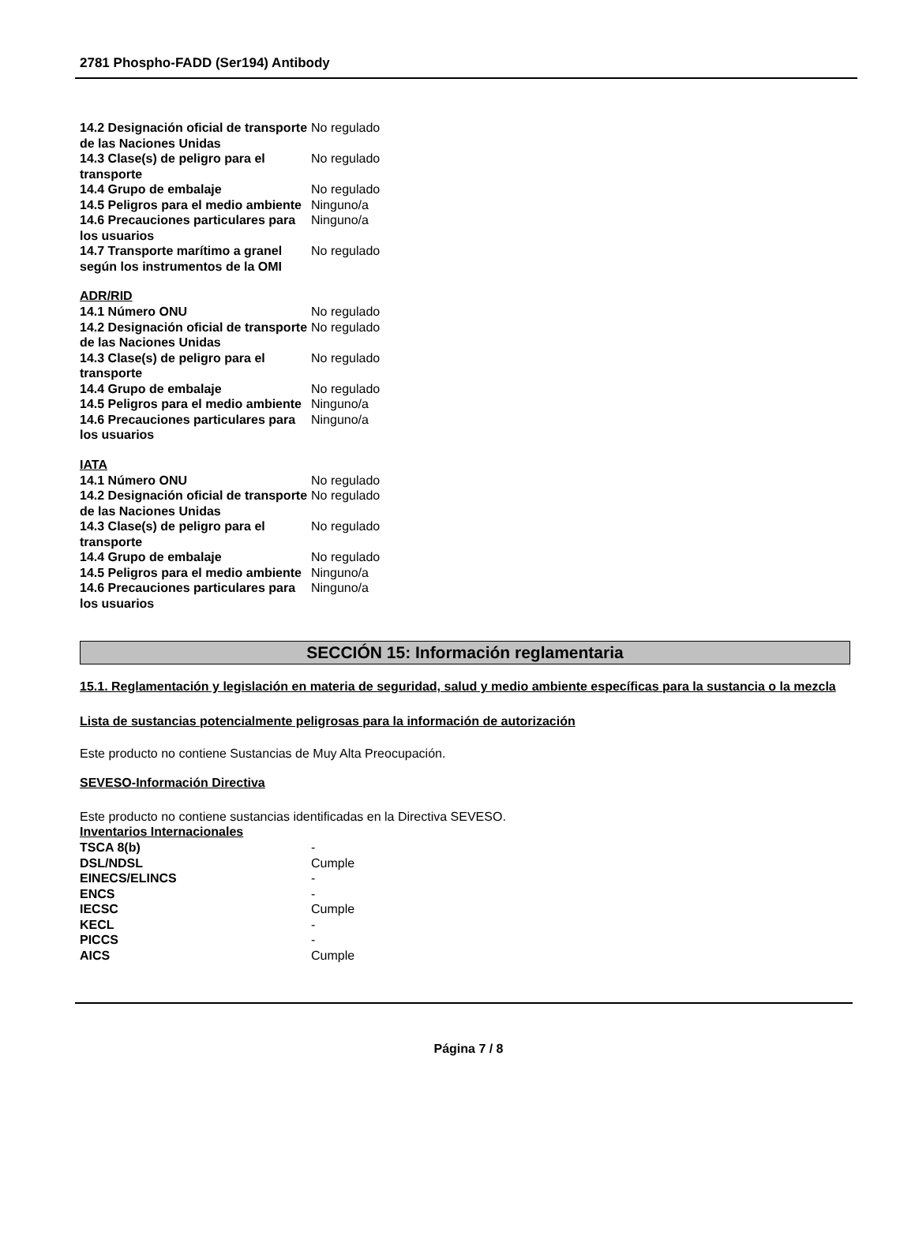2781 Phospho-FADD (Ser194) Antibody
| 14.2 Designación oficial de transporte de las Naciones Unidas | No regulado |
| 14.3 Clase(s) de peligro para el transporte | No regulado |
| 14.4 Grupo de embalaje | No regulado |
| 14.5 Peligros para el medio ambiente | Ninguno/a |
| 14.6 Precauciones particulares para los usuarios | Ninguno/a |
| 14.7 Transporte marítimo a granel según los instrumentos de la OMI | No regulado |
ADR/RID
| 14.1 Número ONU | No regulado |
| 14.2 Designación oficial de transporte de las Naciones Unidas | No regulado |
| 14.3 Clase(s) de peligro para el transporte | No regulado |
| 14.4 Grupo de embalaje | No regulado |
| 14.5 Peligros para el medio ambiente | Ninguno/a |
| 14.6 Precauciones particulares para los usuarios | Ninguno/a |
IATA
| 14.1 Número ONU | No regulado |
| 14.2 Designación oficial de transporte de las Naciones Unidas | No regulado |
| 14.3 Clase(s) de peligro para el transporte | No regulado |
| 14.4 Grupo de embalaje | No regulado |
| 14.5 Peligros para el medio ambiente | Ninguno/a |
| 14.6 Precauciones particulares para los usuarios | Ninguno/a |
SECCIÓN 15: Información reglamentaria
15.1. Reglamentación y legislación en materia de seguridad, salud y medio ambiente específicas para la sustancia o la mezcla
Lista de sustancias potencialmente peligrosas para la información de autorización
Este producto no contiene Sustancias de Muy Alta Preocupación.
SEVESO-Información Directiva
Este producto no contiene sustancias identificadas en la Directiva SEVESO.
Inventarios Internacionales
| TSCA 8(b) | - |
| DSL/NDSL | Cumple |
| EINECS/ELINCS | - |
| ENCS | - |
| IECSC | Cumple |
| KECL | - |
| PICCS | - |
| AICS | Cumple |
Página 7 / 8